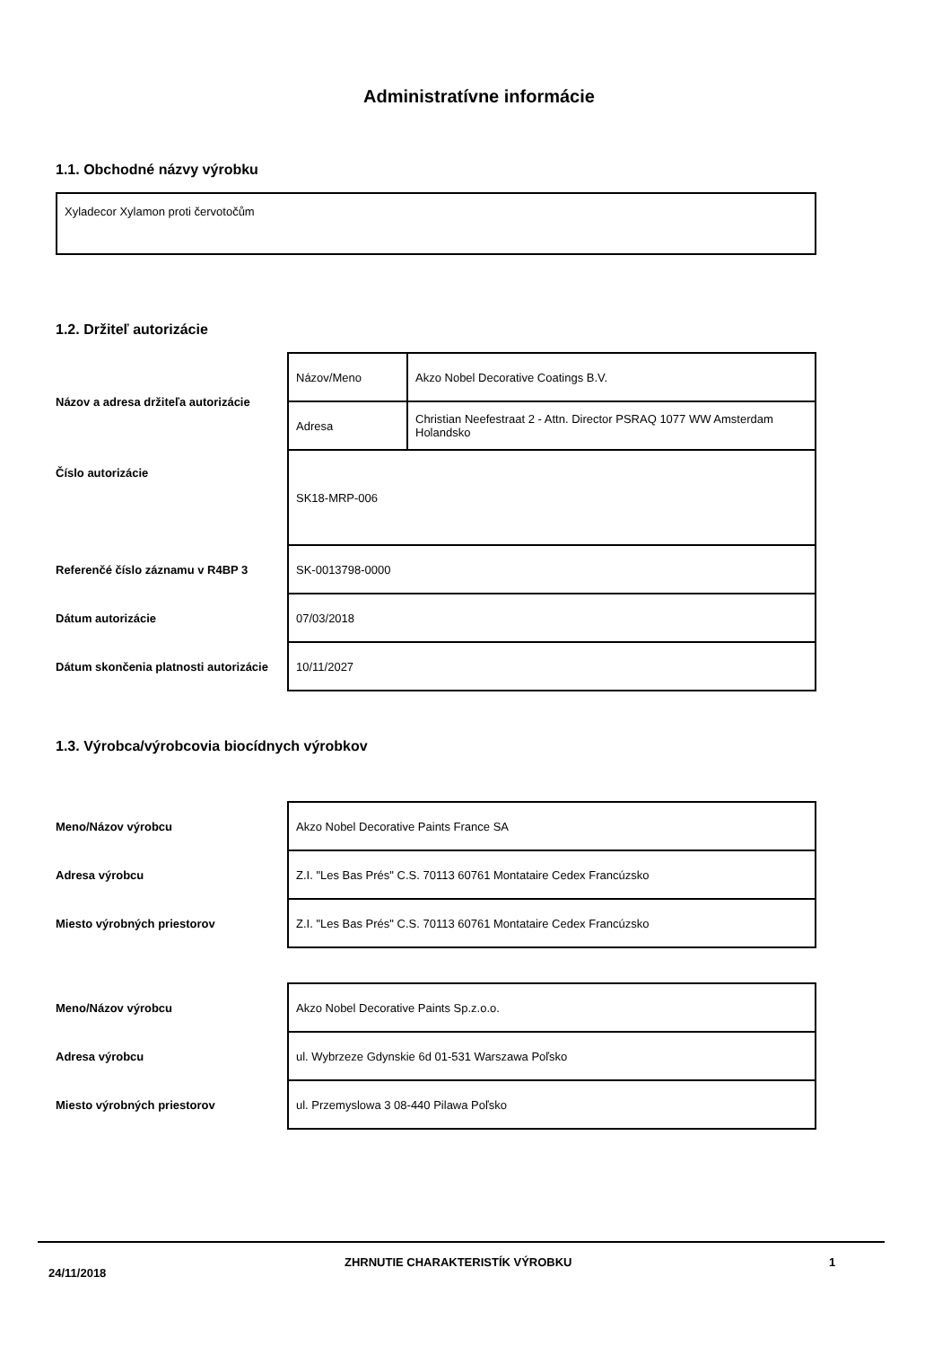Administratívne informácie
1.1. Obchodné názvy výrobku
Xyladecor Xylamon proti červotočům
1.2. Držiteľ autorizácie
| Názov a adresa držiteľa autorizácie | Názov/Meno | Akzo Nobel Decorative Coatings B.V. |
| | Adresa | Christian Neefestraat 2 - Attn. Director PSRAQ 1077 WW Amsterdam Holandsko |
| Číslo autorizácie | SK18-MRP-006 | |
| Referenčé číslo záznamu v R4BP 3 | SK-0013798-0000 | |
| Dátum autorizácie | 07/03/2018 | |
| Dátum skončenia platnosti autorizácie | 10/11/2027 | |
1.3. Výrobca/výrobcovia biocídnych výrobkov
| Meno/Názov výrobcu | Akzo Nobel Decorative Paints France SA |
| Adresa výrobcu | Z.I. "Les Bas Prés" C.S. 70113 60761 Montataire Cedex Francúzsko |
| Miesto výrobných priestorov | Z.I. "Les Bas Prés" C.S. 70113 60761 Montataire Cedex Francúzsko |
| Meno/Názov výrobcu | Akzo Nobel Decorative Paints Sp.z.o.o. |
| Adresa výrobcu | ul. Wybrzeze Gdynskie 6d 01-531 Warszawa Poľsko |
| Miesto výrobných priestorov | ul. Przemyslowa 3 08-440 Pilawa Poľsko |
24/11/2018 ZHRNUTIE CHARAKTERISTÍK VÝROBKU 1